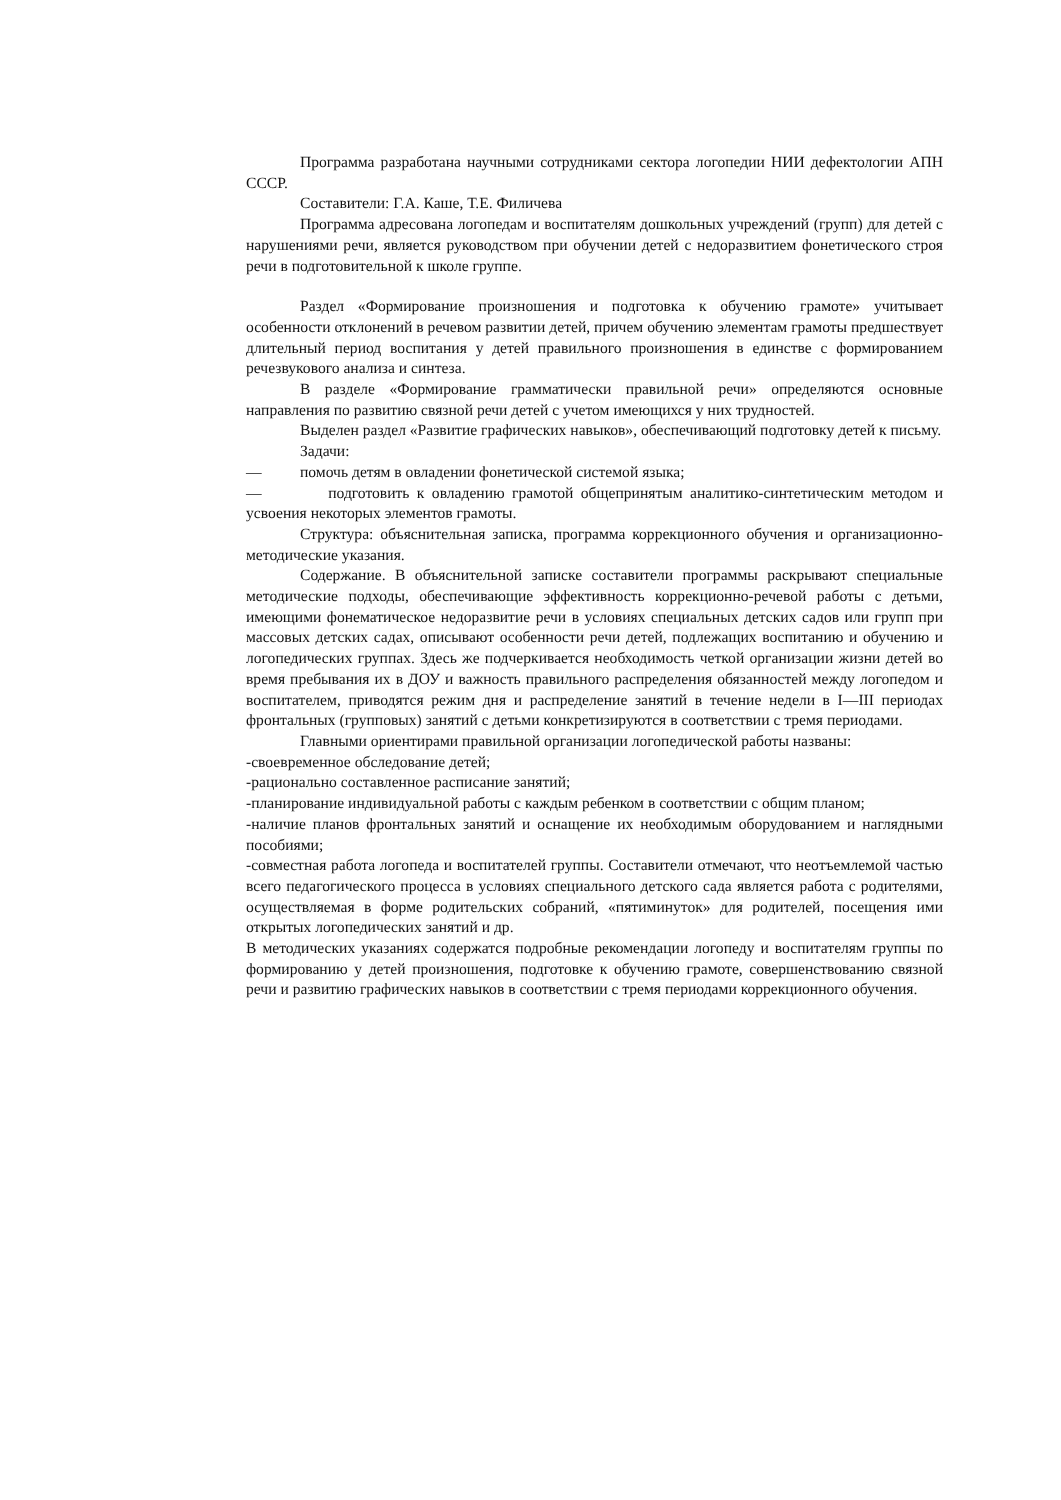Программа разработана научными сотрудниками сектора логопедии НИИ дефектологии АПН СССР.
Составители: Г.А. Каше, Т.Е. Филичева
Программа адресована логопедам и воспитателям дошкольных учреждений (групп) для детей с нарушениями речи, является руководством при обучении детей с недоразвитием фонетического строя речи в подготовительной к школе группе.
Раздел «Формирование произношения и подготовка к обучению грамоте» учитывает особенности отклонений в речевом развитии детей, причем обучению элементам грамоты предшествует длительный период воспитания у детей правильного произношения в единстве с формированием речезвукового анализа и синтеза.
В разделе «Формирование грамматически правильной речи» определяются основные направления по развитию связной речи детей с учетом имеющихся у них трудностей.
Выделен раздел «Развитие графических навыков», обеспечивающий подготовку детей к письму.
Задачи:
— помочь детям в овладении фонетической системой языка;
— подготовить к овладению грамотой общепринятым аналитико-синтетическим методом и усвоения некоторых элементов грамоты.
Структура: объяснительная записка, программа коррекционного обучения и организационно-методические указания.
Содержание. В объяснительной записке составители программы раскрывают специальные методические подходы, обеспечивающие эффективность коррекционно-речевой работы с детьми, имеющими фонематическое недоразвитие речи в условиях специальных детских садов или групп при массовых детских садах, описывают особенности речи детей, подлежащих воспитанию и обучению и логопедических группах. Здесь же подчеркивается необходимость четкой организации жизни детей во время пребывания их в ДОУ и важность правильного распределения обязанностей между логопедом и воспитателем, приводятся режим дня и распределение занятий в течение недели в I—III периодах фронтальных (групповых) занятий с детьми конкретизируются в соответствии с тремя периодами.
Главными ориентирами правильной организации логопедической работы названы:
-своевременное обследование детей;
-рационально составленное расписание занятий;
-планирование индивидуальной работы с каждым ребенком в соответствии с общим планом;
-наличие планов фронтальных занятий и оснащение их необходимым оборудованием и наглядными пособиями;
-совместная работа логопеда и воспитателей группы. Составители отмечают, что неотъемлемой частью всего педагогического процесса в условиях специального детского сада является работа с родителями, осуществляемая в форме родительских собраний, «пятиминуток» для родителей, посещения ими открытых логопедических занятий и др.
В методических указаниях содержатся подробные рекомендации логопеду и воспитателям группы по формированию у детей произношения, подготовке к обучению грамоте, совершенствованию связной речи и развитию графических навыков в соответствии с тремя периодами коррекционного обучения.